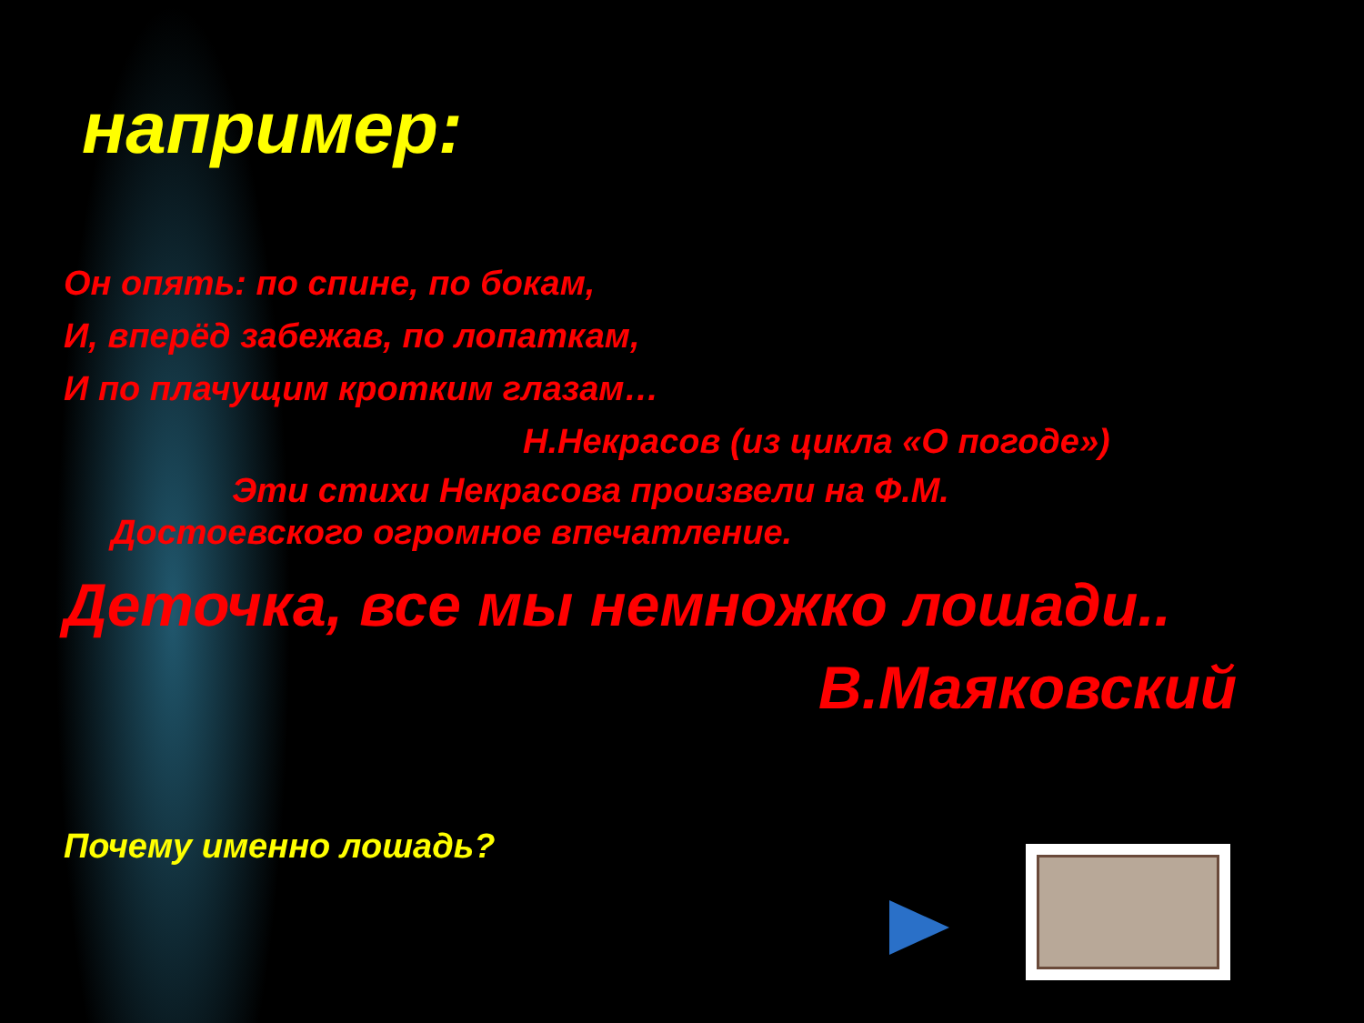например:
Он опять: по спине, по бокам,
И, вперёд забежав, по лопаткам,
И по плачущим кротким глазам…
Н.Некрасов (из цикла «О погоде»)
Эти стихи Некрасова произвели на Ф.М.
Достоевского огромное впечатление.
Деточка, все мы немножко лошади..
В.Маяковский
Почему именно лошадь?